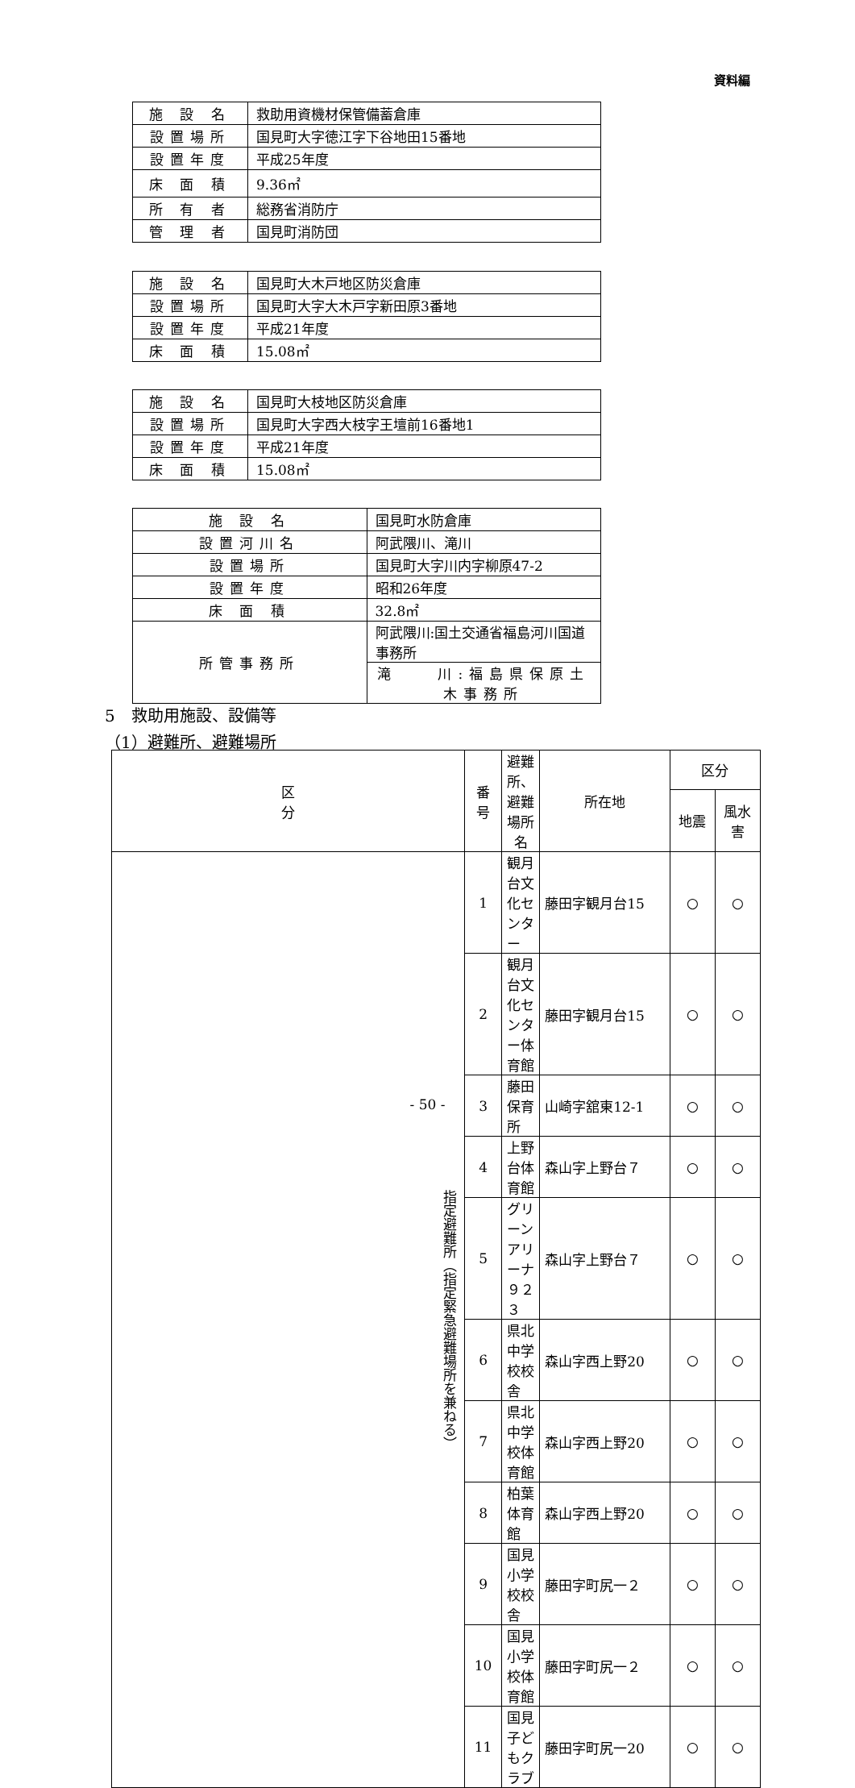資料編
| 施 設 名 | 救助用資機材保管備蓄倉庫 |
| 設置場所 | 国見町大字徳江字下谷地田15番地 |
| 設置年度 | 平成25年度 |
| 床 面 積 | 9.36㎡ |
| 所 有 者 | 総務省消防庁 |
| 管 理 者 | 国見町消防団 |
| 施 設 名 | 国見町大木戸地区防災倉庫 |
| 設置場所 | 国見町大字大木戸字新田原3番地 |
| 設置年度 | 平成21年度 |
| 床 面 積 | 15.08㎡ |
| 施 設 名 | 国見町大枝地区防災倉庫 |
| 設置場所 | 国見町大字西大枝字王壇前16番地1 |
| 設置年度 | 平成21年度 |
| 床 面 積 | 15.08㎡ |
| 施 設 名 | 国見町水防倉庫 |
| 設置河川名 | 阿武隈川、滝川 |
| 設置場所 | 国見町大字川内字柳原47-2 |
| 設置年度 | 昭和26年度 |
| 床 面 積 | 32.8㎡ |
| 所管事務所 | 阿武隈川:国土交通省福島河川国道事務所 |
| | 滝 川:福島県保原土木事務所 |
5　救助用施設、設備等
（1）避難所、避難場所
| 区 分 | 番 号 | 避難所、避難場所名 | 所在地 | 区分 | |
| --- | --- | --- | --- | --- | --- |
| | | | | 地震 | 風水害 |
| 指定避難所（指定緊急避難場所を兼ねる） | 1 | 観月台文化センター | 藤田字観月台15 | ○ | ○ |
| | 2 | 観月台文化センター体育館 | 藤田字観月台15 | ○ | ○ |
| | 3 | 藤田保育所 | 山崎字舘東12-1 | ○ | ○ |
| | 4 | 上野台体育館 | 森山字上野台７ | ○ | ○ |
| | 5 | グリーンアリーナ９２３ | 森山字上野台７ | ○ | ○ |
| | 6 | 県北中学校校舎 | 森山字西上野20 | ○ | ○ |
| | 7 | 県北中学校体育館 | 森山字西上野20 | ○ | ○ |
| | 8 | 柏葉体育館 | 森山字西上野20 | ○ | ○ |
| | 9 | 国見小学校校舎 | 藤田字町尻一２ | ○ | ○ |
| | 10 | 国見小学校体育館 | 藤田字町尻一２ | ○ | ○ |
| | 11 | 国見子どもクラブ | 藤田字町尻一20 | ○ | ○ |
- 50 -